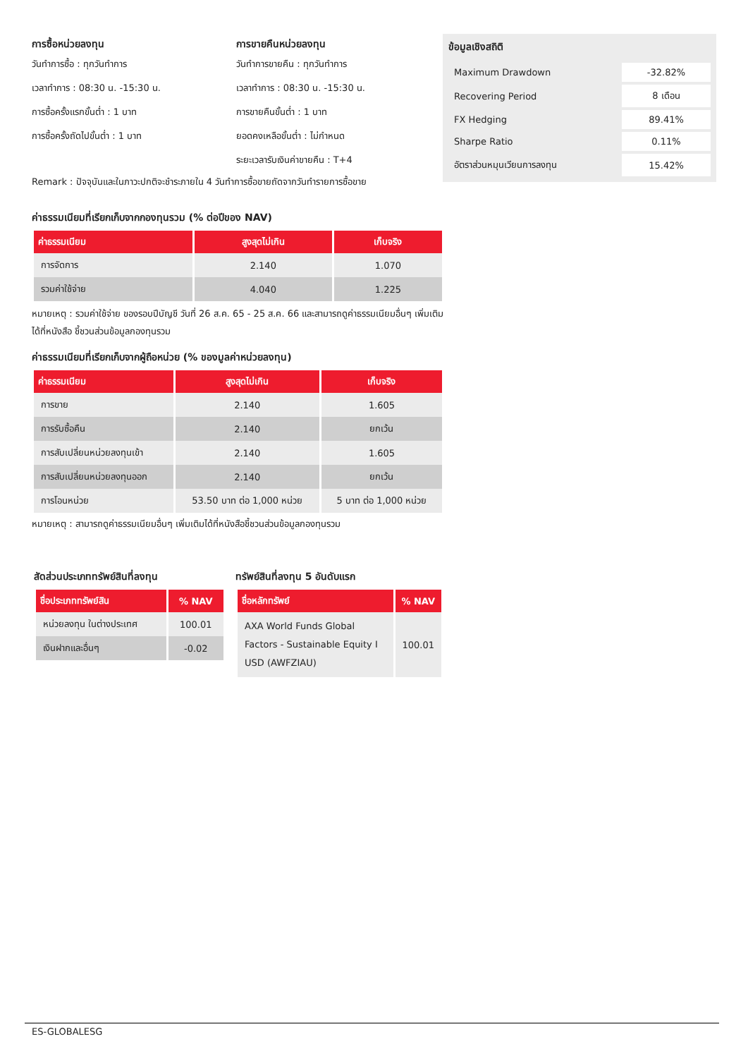การซื้อหน่วยลงทุน
วันทำการซื้อ : ทุกวันทำการ
เวลาทำการ : 08:30 น. -15:30 น.
การซื้อครั้งแรกขั้นต่ำ : 1 บาท
การซื้อครั้งถัดไปขั้นต่ำ : 1 บาท
การขายคืนหน่วยลงทุน
วันทำการขายคืน : ทุกวันทำการ
เวลาทำการ : 08:30 น. -15:30 น.
การขายคืนขั้นต่ำ : 1 บาท
ยอดคงเหลือขั้นต่ำ : ไม่กำหนด
ระยะเวลารับเงินค่าขายคืน : T+4
ข้อมูลเชิงสถิติ
| Maximum Drawdown | -32.82% |
| Recovering Period | 8 เดือน |
| FX Hedging | 89.41% |
| Sharpe Ratio | 0.11% |
| อัตราส่วนหมุนเวียนการลงทุน | 15.42% |
Remark : ปัจจุบันและในภาวะปกติจะชำระภายใน 4 วันทำการซื้อขายถัดจากวันทำรายการซื้อขาย
ค่าธรรมเนียมที่เรียกเก็บจากกองทุนรวม (% ต่อปีของ NAV)
| ค่าธรรมเนียม | สูงสุดไม่เกิน | เก็บจริง |
| --- | --- | --- |
| การจัดการ | 2.140 | 1.070 |
| รวมค่าใช้จ่าย | 4.040 | 1.225 |
หมายเหตุ : รวมค่าใช้จ่าย ของรอบปีบัญชี วันที่ 26 ส.ค. 65 - 25 ส.ค. 66 และสามารถดูค่าธรรมเนียมอื่นๆ เพิ่มเติมได้ที่หนังสือ ชี้ชวนส่วนข้อมูลกองทุนรวม
ค่าธรรมเนียมที่เรียกเก็บจากผู้ถือหน่วย (% ของมูลค่าหน่วยลงทุน)
| ค่าธรรมเนียม | สูงสุดไม่เกิน | เก็บจริง |
| --- | --- | --- |
| การขาย | 2.140 | 1.605 |
| การรับซื้อคืน | 2.140 | ยกเว้น |
| การสับเปลี่ยนหน่วยลงทุนเข้า | 2.140 | 1.605 |
| การสับเปลี่ยนหน่วยลงทุนออก | 2.140 | ยกเว้น |
| การโอนหน่วย | 53.50 บาท ต่อ 1,000 หน่วย | 5 บาท ต่อ 1,000 หน่วย |
หมายเหตุ : สามารถดูค่าธรรมเนียมอื่นๆ เพิ่มเติมได้ที่หนังสือชี้ชวนส่วนข้อมูลกองทุนรวม
สัดส่วนประเภททรัพย์สินที่ลงทุน
| ชื่อประเภททรัพย์สิน | % NAV |
| --- | --- |
| หน่วยลงทุน ในต่างประเทศ | 100.01 |
| เงินฝากและอื่นๆ | -0.02 |
ทรัพย์สินที่ลงทุน 5 อันดับแรก
| ชื่อหลักทรัพย์ | % NAV |
| --- | --- |
| AXA World Funds Global Factors - Sustainable Equity I USD (AWFZIAU) | 100.01 |
ES-GLOBALESG